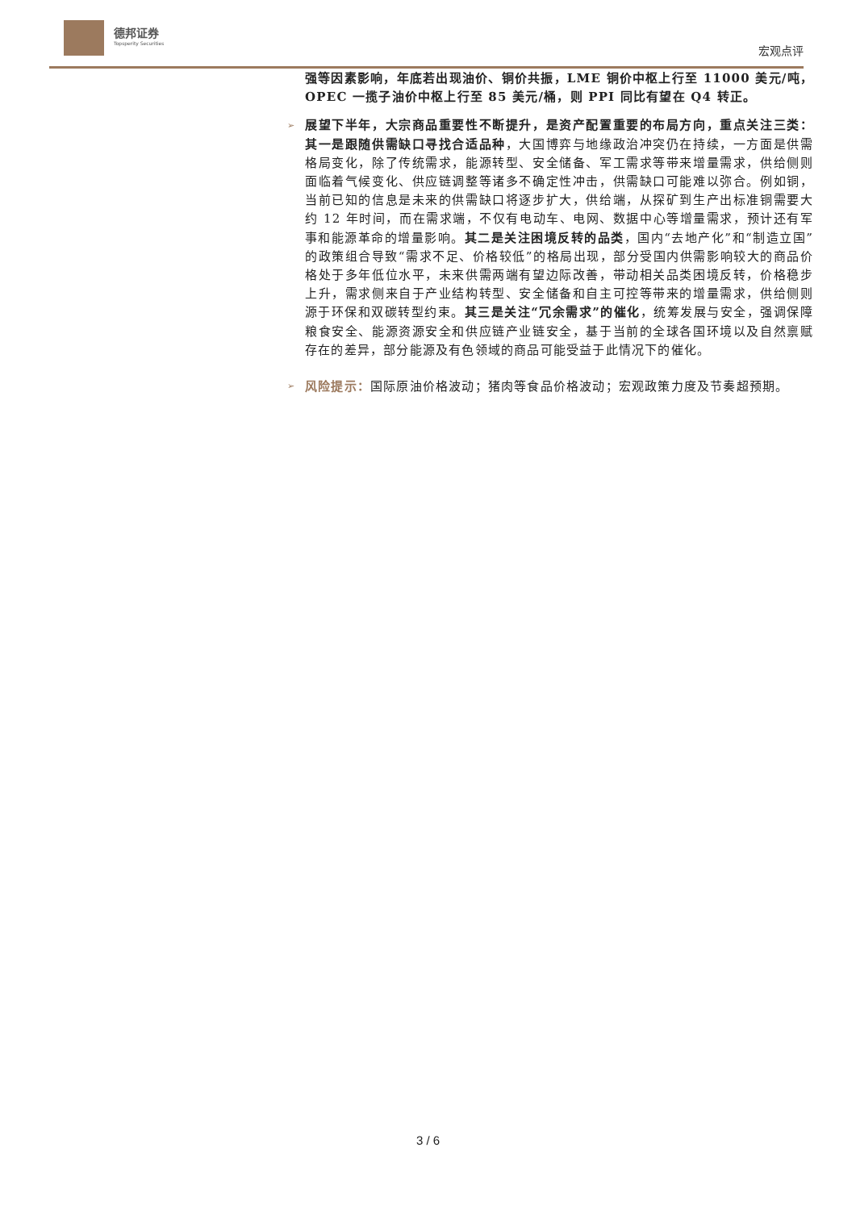德邦证券
Topsperity Securities
宏观点评
强等因素影响，年底若出现油价、铜价共振，LME 铜价中枢上行至 11000 美元/吨，OPEC 一揽子油价中枢上行至 85 美元/桶，则 PPI 同比有望在 Q4 转正。
➢ 展望下半年，大宗商品重要性不断提升，是资产配置重要的布局方向，重点关注三类：其一是跟随供需缺口寻找合适品种，大国博弈与地缘政治冲突仍在持续，一方面是供需格局变化，除了传统需求，能源转型、安全储备、军工需求等带来增量需求，供给侧则面临着气候变化、供应链调整等诸多不确定性冲击，供需缺口可能难以弥合。例如铜，当前已知的信息是未来的供需缺口将逐步扩大，供给端，从探矿到生产出标准铜需要大约 12 年时间，而在需求端，不仅有电动车、电网、数据中心等增量需求，预计还有军事和能源革命的增量影响。其二是关注困境反转的品类，国内“去地产化”和“制造立国”的政策组合导致“需求不足、价格较低”的格局出现，部分受国内供需影响较大的商品价格处于多年低位水平，未来供需两端有望边际改善，带动相关品类困境反转，价格稳步上升，需求侧来自于产业结构转型、安全储备和自主可控等带来的增量需求，供给侧则源于环保和双碳转型约束。其三是关注“冗余需求”的催化，统筹发展与安全，强调保障粮食安全、能源资源安全和供应链产业链安全，基于当前的全球各国环境以及自然禀赋存在的差异，部分能源及有色领域的商品可能受益于此情况下的催化。
➢ 风险提示：国际原油价格波动；猪肉等食品价格波动；宏观政策力度及节奏超预期。
3 / 6